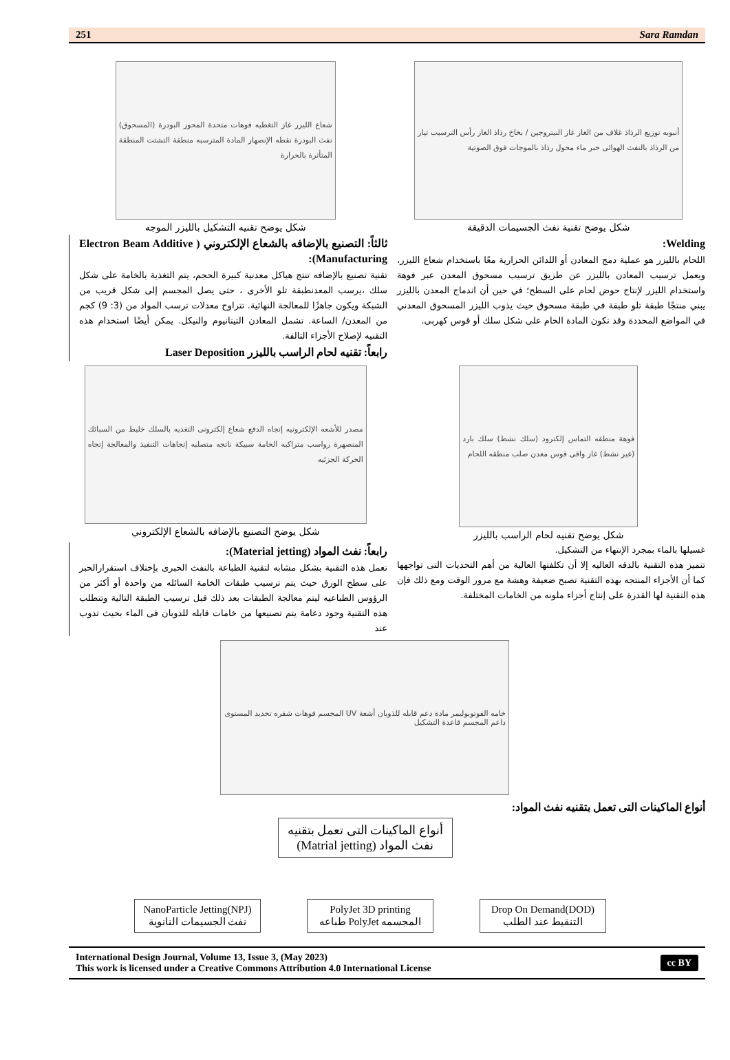251 Sara Ramdan
شعاع الليزر غاز التغطيه فوهات متحدة المحور البودرة (المسحوق) نفث البودرة نقطه الإنصهار المادة المترسبه منطقة التشتت المنطقة المتأثرة بالحرارة
شكل يوضح تقنيه التشكيل بالليزر الموجه
أنبوبه توزيع الرذاذ غلاف من الغاز غاز النيتروجين / بخاخ رذاذ الغاز رأس الترسيب تيار من الرذاذ بالنفث الهوائى حبر ماء محول رذاذ بالموجات فوق الصوتية
شكل يوضح تقنية نفث الجسيمات الدقيقة
ثالثاً: التصنيع بالإضافه بالشعاع الإلكتروني ( Electron Beam Additive Manufacturing):
تقنية تصنيع بالإضافه تنتج هياكل معدنية كبيرة الحجم، يتم التغذية بالخامة على شكل سلك ،يرسب المعدنطبقة تلو الأخرى ، حتى يصل المجسم إلى شكل قريب من الشبكة ويكون جاهزًا للمعالجة النهائية. تتراوح معدلات ترسب المواد من (3: 9) كجم من المعدن/ الساعة. تشمل المعادن التيتانيوم والنيكل. يمكن أيضًا استخدام هذه التقنيه لإصلاح الأجزاء التالفة.
رابعاً: تقنيه لحام الراسب بالليزر Laser Deposition
Welding:
اللحام بالليزر هو عملية دمج المعادن أو اللدائن الحرارية معًا باستخدام شعاع الليزر، ويعمل ترسيب المعادن بالليزر عن طريق ترسيب مسحوق المعدن عبر فوهة واستخدام الليزر لإنتاج حوض لحام على السطح؛ في حين أن اندماج المعدن بالليزر يبني منتجًا طبقة تلو طبقة في طبقة مسحوق حيث يذوب الليزر المسحوق المعدني في المواضع المحددة وقد تكون المادة الخام على شكل سلك أو قوس كهربى.
مصدر للأشعه الإلكترونيه إتجاه الدفع شعاع إلكترونى التغذيه بالسلك خليط من السبائك المنصهرة رواسب متراكبه الخامة سبيكة ناتجه متصلبه إتجاهات التنفيذ والمعالجة إتجاه الحركة الجزئيه
شكل يوضح التصنيع بالإضافه بالشعاع الإلكتروني
فوهة منطقه التماس إلكترود (سلك نشط) سلك بارد (غير نشط) غاز واقى قوس معدن صلب منطقه اللحام
شكل يوضح تقنيه لحام الراسب بالليزر
رابعاً: نفث المواد (Material jetting):
تعمل هذه التقنية بشكل مشابه لتقنية الطباعة بالنفث الحبرى بإختلاف استقرارالحبر على سطح الورق حيث يتم ترسيب طبقات الخامة السائله من واحدة أو أكثر من الرؤوس الطباعيه ليتم معالجة الطبقات بعد ذلك قبل ترسيب الطبقة التالية وتتطلب هذه التقنية وجود دعامة يتم تصنيعها من خامات قابله للذوبان فى الماء بحيث تذوب عند
غسيلها بالماء بمجرد الإنتهاء من التشكيل.
تتميز هذه التقنية بالدقه العاليه إلا أن تكلفتها العالية من أهم التحديات التى تواجهها كما أن الأجزاء المنتجه بهذه التقنية تصبح ضعيفة وهشة مع مرور الوقت ومع ذلك فإن هذه التقنية لها القدرة على إنتاج أجزاء ملونه من الخامات المختلفة.
خامه الفوتوبوليمر مادة دعم قابله للذوبان أشعة UV المجسم فوهات شفره تحديد المستوى داعم المجسم قاعدة التشكيل
أنواع الماكينات التى تعمل بتقنيه نفث المواد:
أنواع الماكينات التى تعمل بتقنيه
نفث المواد (Matrial jetting)
NanoParticle Jetting(NPJ)
نفث الجسيمات النانوية
PolyJet 3D printing
طباعه PolyJet المجسمه
Drop On Demand(DOD)
التنقيط عند الطلب
International Design Journal, Volume 13, Issue 3, (May 2023)
This work is licensed under a Creative Commons Attribution 4.0 International License
cc BY